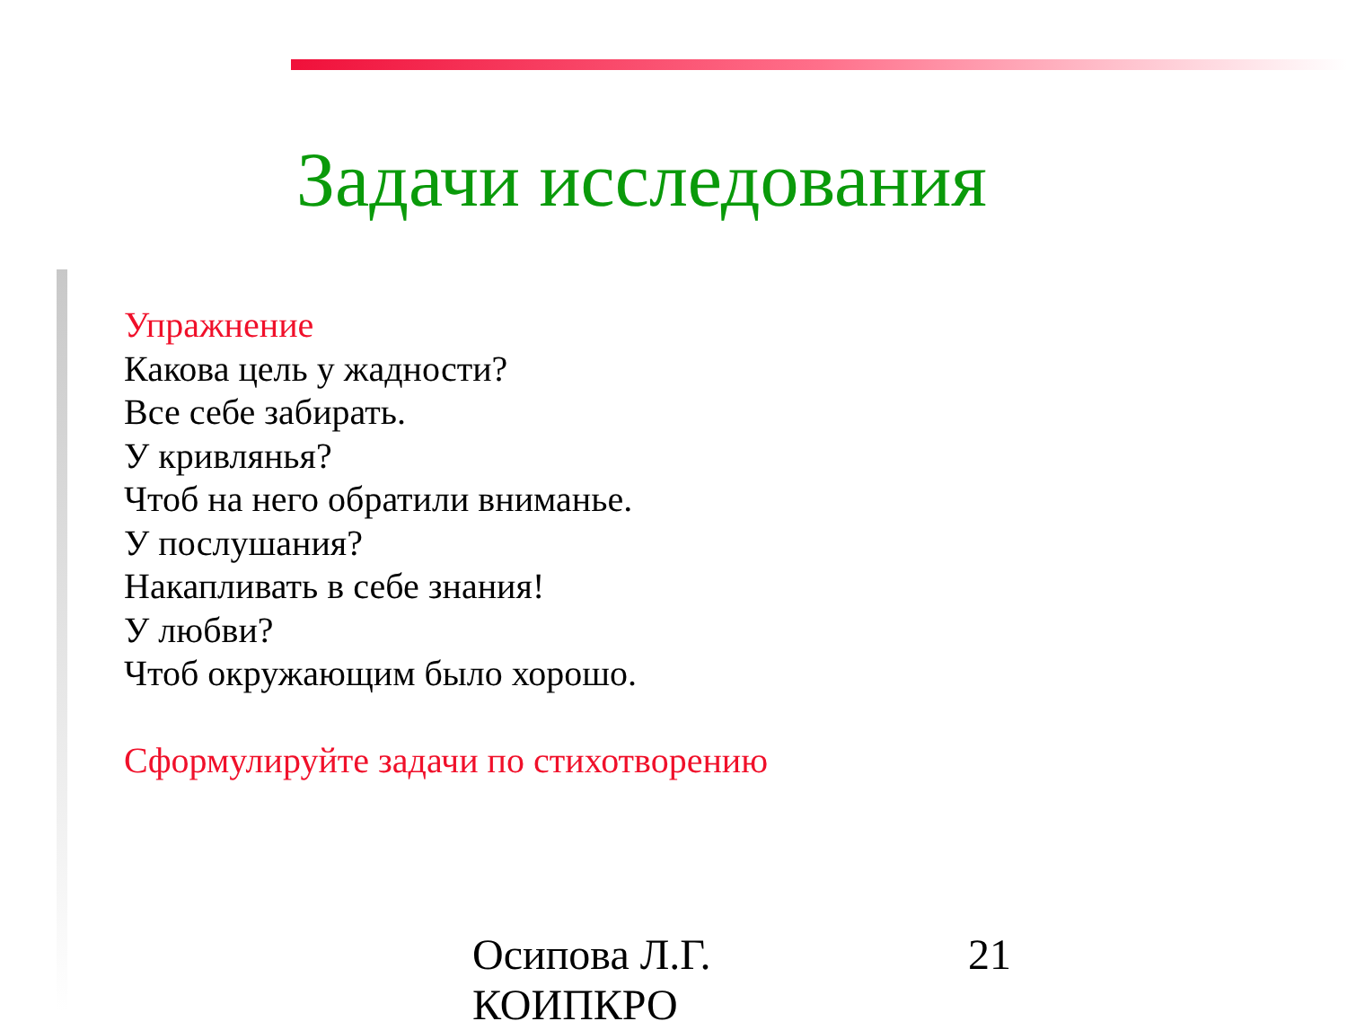Задачи исследования
Упражнение
Какова цель у жадности?
Все себе забирать.
У кривлянья?
Чтоб на него обратили вниманье.
У послушания?
Накапливать в себе знания!
У любви?
Чтоб окружающим было хорошо.
Сформулируйте задачи по стихотворению
Осипова Л.Г.
КОИПКРО
21